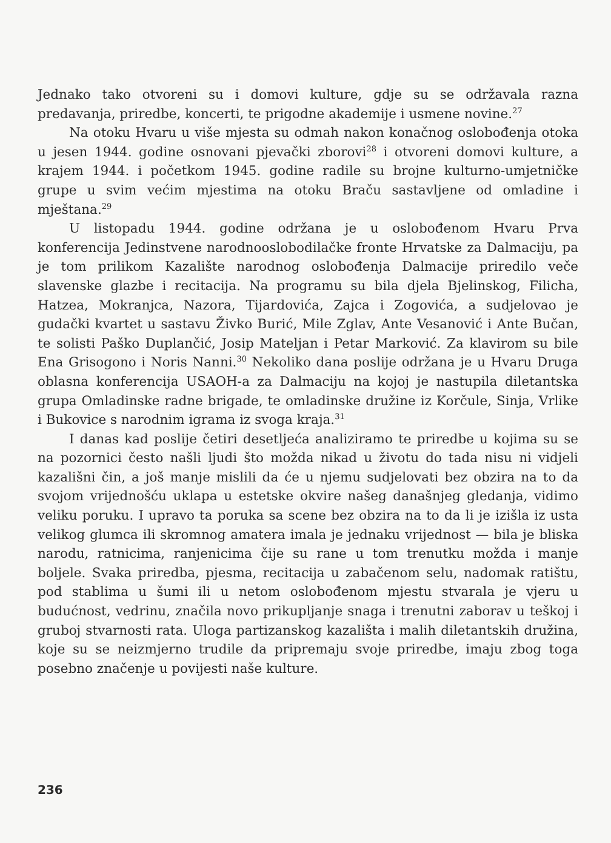Jednako tako otvoreni su i domovi kulture, gdje su se održavala razna predavanja, priredbe, koncerti, te prigodne akademije i usmene novine.<sup>27</sup>
Na otoku Hvaru u više mjesta su odmah nakon konačnog oslobođenja otoka u jesen 1944. godine osnovani pjevački zborovi<sup>28</sup> i otvoreni domovi kulture, a krajem 1944. i početkom 1945. godine radile su brojne kulturno-umjetničke grupe u svim većim mjestima na otoku Braču sastavljene od omladine i mještana.<sup>29</sup>
U listopadu 1944. godine održana je u oslobođenom Hvaru Prva konferencija Jedinstvene narodnooslobodilačke fronte Hrvatske za Dalmaciju, pa je tom prilikom Kazalište narodnog oslobođenja Dalmacije priredilo veče slavenske glazbe i recitacija. Na programu su bila djela Bjelinskog, Filicha, Hatzea, Mokranjca, Nazora, Tijardovića, Zajca i Zogovića, a sudjelovao je gudački kvartet u sastavu Živko Burić, Mile Zglav, Ante Vesanović i Ante Bučan, te solisti Paško Duplančić, Josip Mateljan i Petar Marković. Za klavirom su bile Ena Grisogono i Noris Nanni.<sup>30</sup> Nekoliko dana poslije održana je u Hvaru Druga oblasna konferencija USAOH-a za Dalmaciju na kojoj je nastupila diletantska grupa Omladinske radne brigade, te omladinske družine iz Korčule, Sinja, Vrlike i Bukovice s narodnim igrama iz svoga kraja.<sup>31</sup>
I danas kad poslije četiri desetljeća analiziramo te priredbe u kojima su se na pozornici često našli ljudi što možda nikad u životu do tada nisu ni vidjeli kazališni čin, a još manje mislili da će u njemu sudjelovati bez obzira na to da svojom vrijednošću uklapa u estetske okvire našeg današnjeg gledanja, vidimo veliku poruku. I upravo ta poruka sa scene bez obzira na to da li je izišla iz usta velikog glumca ili skromnog amatera imala je jednaku vrijednost — bila je bliska narodu, ratnicima, ranjenicima čije su rane u tom trenutku možda i manje boljele. Svaka priredba, pjesma, recitacija u zabačenom selu, nadomak ratištu, pod stablima u šumi ili u netom oslobođenom mjestu stvarala je vjeru u budućnost, vedrinu, značila novo prikupljanje snaga i trenutni zaborav u teškoj i gruboj stvarnosti rata. Uloga partizanskog kazališta i malih diletantskih družina, koje su se neizmjerno trudile da pripremaju svoje priredbe, imaju zbog toga posebno značenje u povijesti naše kulture.
236